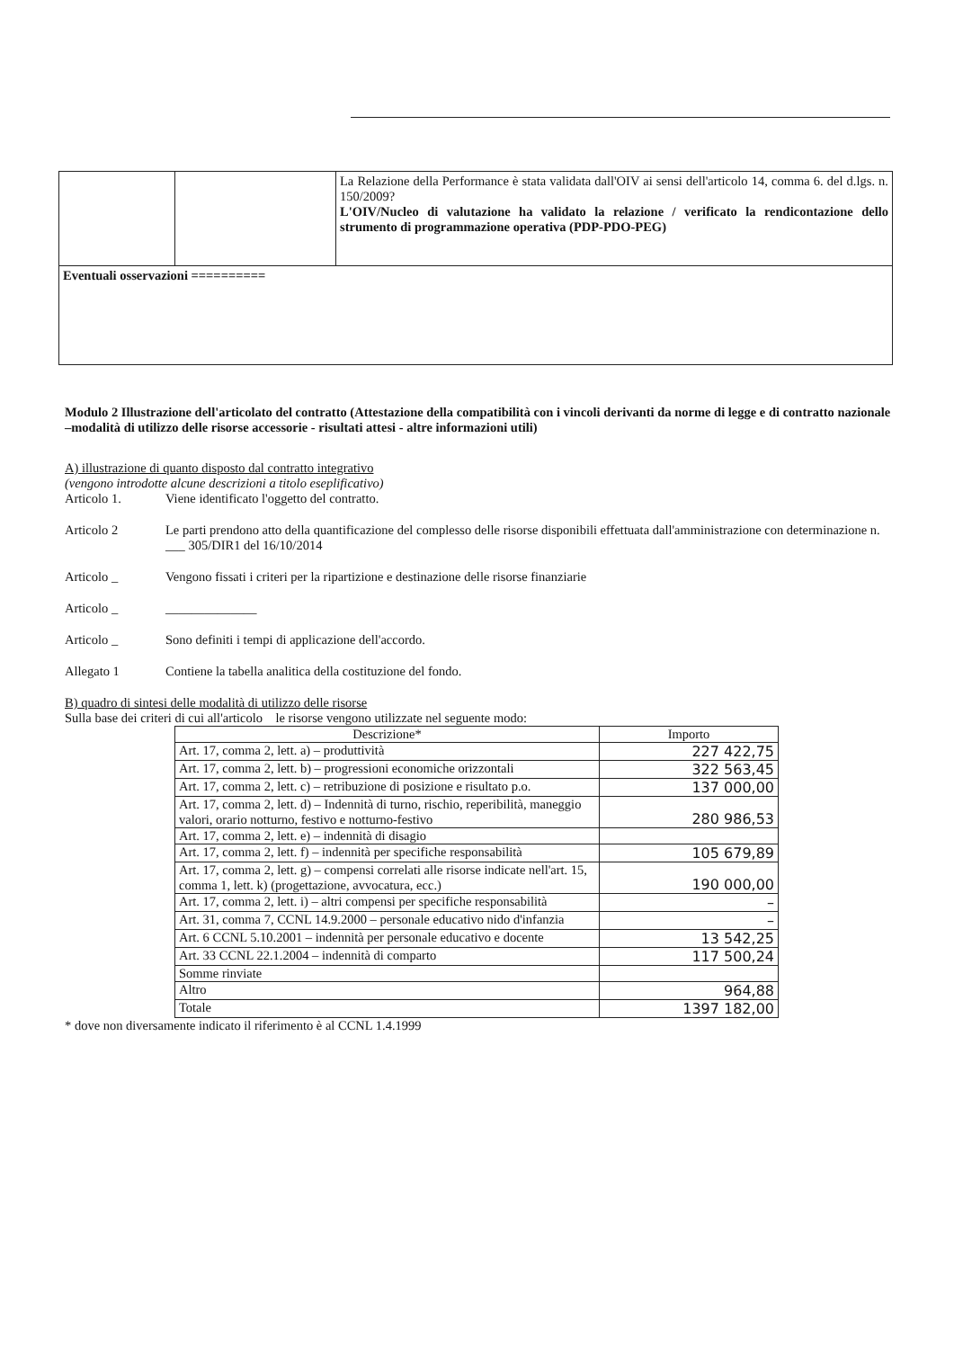| | | La Relazione della Performance è stata validata dall'OIV ai sensi dell'articolo 14, comma 6. del d.lgs. n. 150/2009? L'OIV/Nucleo di valutazione ha validato la relazione / verificato la rendicontazione dello strumento di programmazione operativa (PDP-PDO-PEG) |
| Eventuali osservazioni ========== | | |
Modulo 2 Illustrazione dell'articolato del contratto (Attestazione della compatibilità con i vincoli derivanti da norme di legge e di contratto nazionale –modalità di utilizzo delle risorse accessorie - risultati attesi - altre informazioni utili)
A) illustrazione di quanto disposto dal contratto integrativo
(vengono introdotte alcune descrizioni a titolo eseplificativo)
Articolo 1. Viene identificato l'oggetto del contratto.
Articolo 2 Le parti prendono atto della quantificazione del complesso delle risorse disponibili effettuata dall'amministrazione con determinazione n. ___ 305/DIR1 del 16/10/2014
Articolo _ Vengono fissati i criteri per la ripartizione e destinazione delle risorse finanziarie
Articolo _ ______________
Articolo _ Sono definiti i tempi di applicazione dell'accordo.
Allegato 1 Contiene la tabella analitica della costituzione del fondo.
B) quadro di sintesi delle modalità di utilizzo delle risorse
Sulla base dei criteri di cui all'articolo le risorse vengono utilizzate nel seguente modo:
| Descrizione* | Importo |
| --- | --- |
| Art. 17, comma 2, lett. a) – produttività | 227 422,75 |
| Art. 17, comma 2, lett. b) – progressioni economiche orizzontali | 322 563,45 |
| Art. 17, comma 2, lett. c) – retribuzione di posizione e risultato p.o. | 137 000,00 |
| Art. 17, comma 2, lett. d) – Indennità di turno, rischio, reperibilità, maneggio valori, orario notturno, festivo e notturno-festivo | 280 986,53 |
| Art. 17, comma 2, lett. e) – indennità di disagio | |
| Art. 17, comma 2, lett. f) – indennità per specifiche responsabilità | 105 679,89 |
| Art. 17, comma 2, lett. g) – compensi correlati alle risorse indicate nell'art. 15, comma 1, lett. k) (progettazione, avvocatura, ecc.) | 190 000,00 |
| Art. 17, comma 2, lett. i) – altri compensi per specifiche responsabilità | – |
| Art. 31, comma 7, CCNL 14.9.2000 – personale educativo nido d'infanzia | – |
| Art. 6 CCNL 5.10.2001 – indennità per personale educativo e docente | 13 542,25 |
| Art. 33 CCNL 22.1.2004 – indennità di comparto | 117 500,24 |
| Somme rinviate | |
| Altro | 964,88 |
| Totale | 1397 182,00 |
* dove non diversamente indicato il riferimento è al CCNL 1.4.1999